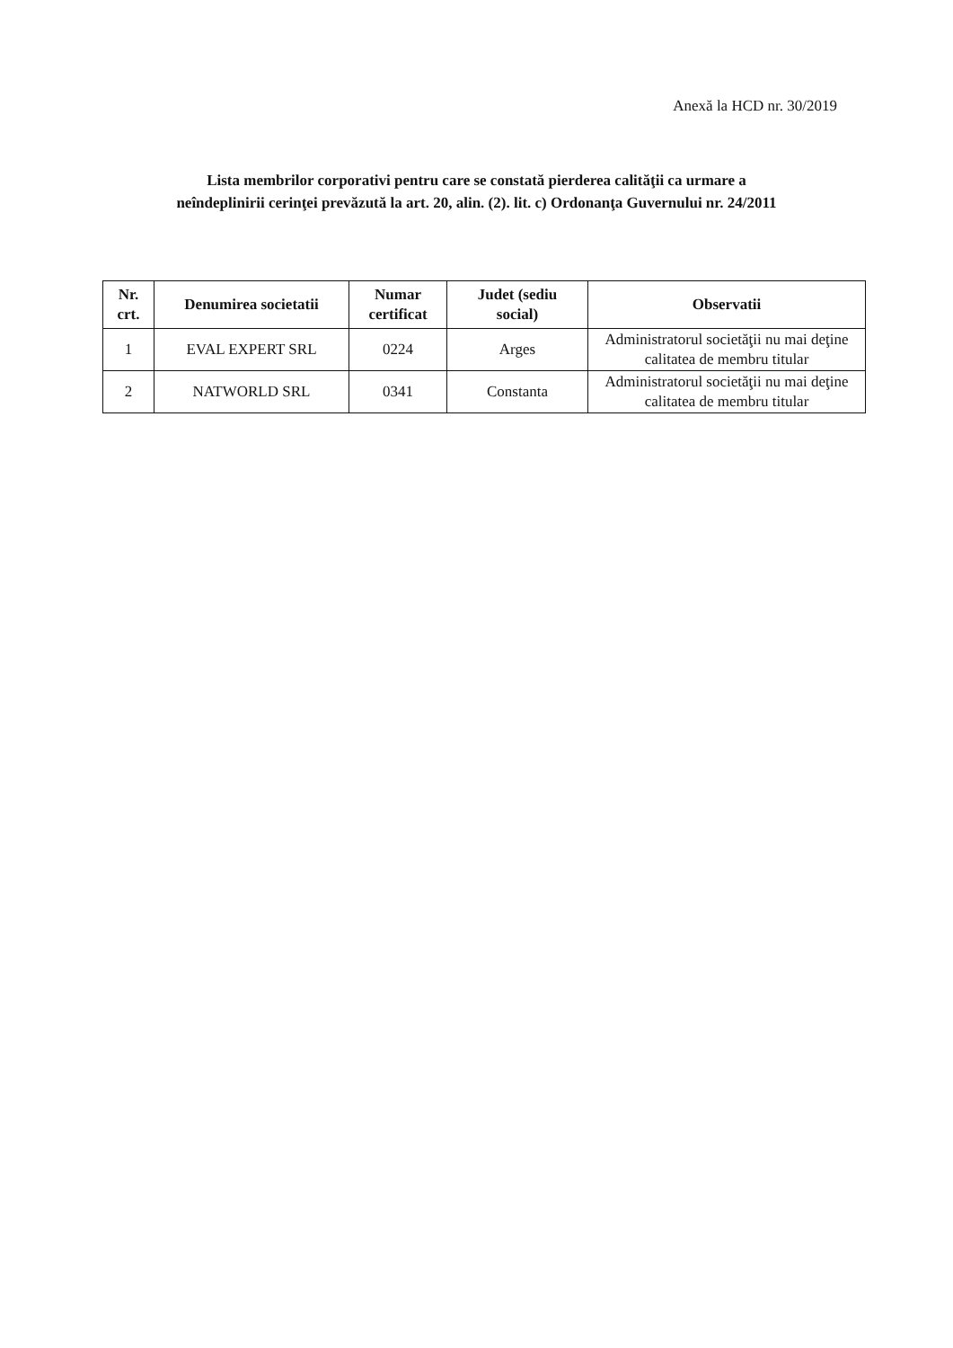Anexă la HCD nr. 30/2019
Lista membrilor corporativi pentru care se constată pierderea calităţii ca urmare a
neîndeplinirii cerinţei prevăzută la art. 20, alin. (2). lit. c) Ordonanţa Guvernului nr. 24/2011
| Nr. crt. | Denumirea societatii | Numar certificat | Judet (sediu social) | Observatii |
| --- | --- | --- | --- | --- |
| 1 | EVAL EXPERT SRL | 0224 | Arges | Administratorul societăţii nu mai deţine calitatea de membru titular |
| 2 | NATWORLD SRL | 0341 | Constanta | Administratorul societăţii nu mai deţine calitatea de membru titular |